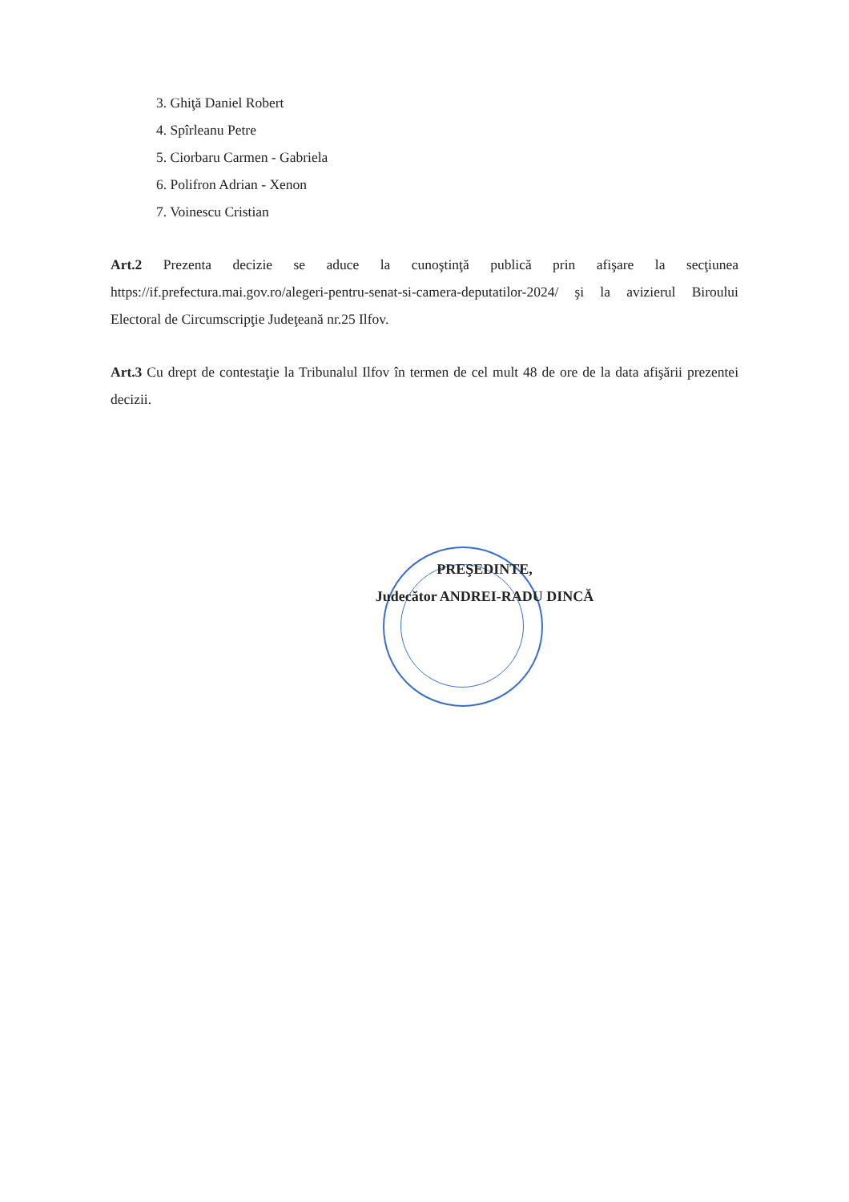3. Ghiţă Daniel Robert
4. Spîrleanu Petre
5. Ciorbaru Carmen - Gabriela
6. Polifron Adrian - Xenon
7. Voinescu Cristian
Art.2 Prezenta decizie se aduce la cunoştinţă publică prin afişare la secţiunea https://if.prefectura.mai.gov.ro/alegeri-pentru-senat-si-camera-deputatilor-2024/ şi la avizierul Biroului Electoral de Circumscripţie Judeţeană nr.25 Ilfov.
Art.3 Cu drept de contestaţie la Tribunalul Ilfov în termen de cel mult 48 de ore de la data afişării prezentei decizii.
PREŞEDINTE,
Judecător ANDREI-RADU DINCĂ